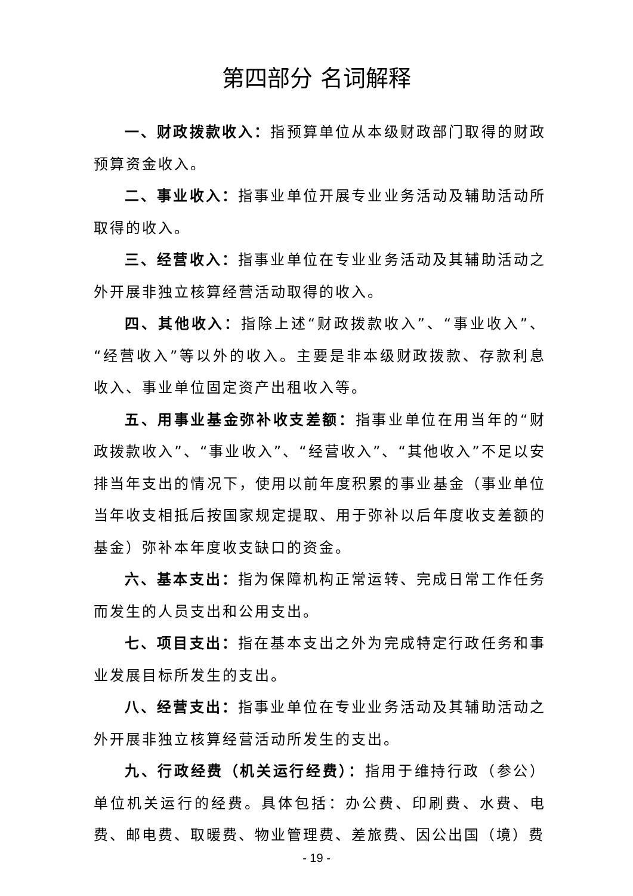第四部分 名词解释
一、财政拨款收入：指预算单位从本级财政部门取得的财政预算资金收入。
二、事业收入：指事业单位开展专业业务活动及辅助活动所取得的收入。
三、经营收入：指事业单位在专业业务活动及其辅助活动之外开展非独立核算经营活动取得的收入。
四、其他收入：指除上述“财政拨款收入”、“事业收入”、“经营收入”等以外的收入。主要是非本级财政拨款、存款利息收入、事业单位固定资产出租收入等。
五、用事业基金弥补收支差额：指事业单位在用当年的“财政拨款收入”、“事业收入”、“经营收入”、“其他收入”不足以安排当年支出的情况下，使用以前年度积累的事业基金（事业单位当年收支相抵后按国家规定提取、用于弥补以后年度收支差额的基金）弥补本年度收支缺口的资金。
六、基本支出：指为保障机构正常运转、完成日常工作任务而发生的人员支出和公用支出。
七、项目支出：指在基本支出之外为完成特定行政任务和事业发展目标所发生的支出。
八、经营支出：指事业单位在专业业务活动及其辅助活动之外开展非独立核算经营活动所发生的支出。
九、行政经费（机关运行经费）：指用于维持行政（参公）单位机关运行的经费。具体包括：办公费、印刷费、水费、电费、邮电费、取暖费、物业管理费、差旅费、因公出国（境）费
- 19 -